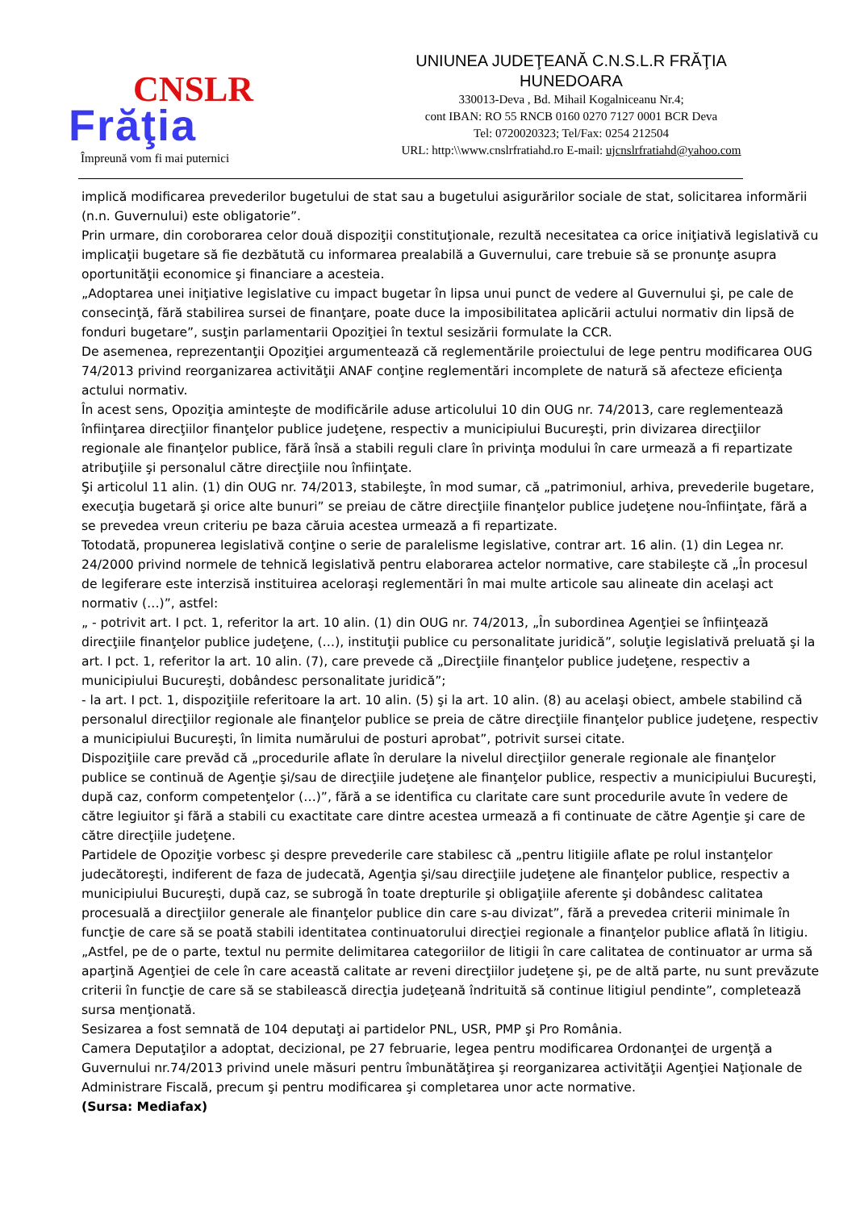CNSLR
Frăţia
Împreună vom fi mai puternici
UNIUNEA JUDEŢEANĂ C.N.S.L.R FRĂŢIA
HUNEDOARA
330013-Deva , Bd. Mihail Kogalniceanu Nr.4;
cont IBAN: RO 55 RNCB 0160 0270 7127 0001 BCR Deva
Tel: 0720020323; Tel/Fax: 0254 212504
URL: http:\\www.cnslrfratiahd.ro E-mail: ujcnslrfratiahd@yahoo.com
implică modificarea prevederilor bugetului de stat sau a bugetului asigurărilor sociale de stat, solicitarea informării (n.n. Guvernului) este obligatorie”.
Prin urmare, din coroborarea celor două dispoziţii constituţionale, rezultă necesitatea ca orice iniţiativă legislativă cu implicaţii bugetare să fie dezbătută cu informarea prealabilă a Guvernului, care trebuie să se pronunţe asupra oportunităţii economice şi financiare a acesteia.
„Adoptarea unei iniţiative legislative cu impact bugetar în lipsa unui punct de vedere al Guvernului şi, pe cale de consecinţă, fără stabilirea sursei de finanţare, poate duce la imposibilitatea aplicării actului normativ din lipsă de fonduri bugetare”, susţin parlamentarii Opoziţiei în textul sesizării formulate la CCR.
De asemenea, reprezentanţii Opoziţiei argumentează că reglementările proiectului de lege pentru modificarea OUG 74/2013 privind reorganizarea activităţii ANAF conţine reglementări incomplete de natură să afecteze eficienţa actului normativ.
În acest sens, Opoziţia aminteşte de modificările aduse articolului 10 din OUG nr. 74/2013, care reglementează înfiinţarea direcţiilor finanţelor publice judeţene, respectiv a municipiului Bucureşti, prin divizarea direcţiilor regionale ale finanţelor publice, fără însă a stabili reguli clare în privinţa modului în care urmează a fi repartizate atribuţiile şi personalul către direcţiile nou înfiinţate.
Şi articolul 11 alin. (1) din OUG nr. 74/2013, stabileşte, în mod sumar, că „patrimoniul, arhiva, prevederile bugetare, execuţia bugetară şi orice alte bunuri” se preiau de către direcţiile finanţelor publice judeţene nou-înfiinţate, fără a se prevedea vreun criteriu pe baza căruia acestea urmează a fi repartizate.
Totodată, propunerea legislativă conţine o serie de paralelisme legislative, contrar art. 16 alin. (1) din Legea nr. 24/2000 privind normele de tehnică legislativă pentru elaborarea actelor normative, care stabileşte că „În procesul de legiferare este interzisă instituirea aceloraşi reglementări în mai multe articole sau alineate din acelaşi act normativ (…)”, astfel:
„ - potrivit art. I pct. 1, referitor la art. 10 alin. (1) din OUG nr. 74/2013, „În subordinea Agenţiei se înfiinţează direcţiile finanţelor publice judeţene, (…), instituţii publice cu personalitate juridică”, soluţie legislativă preluată şi la art. I pct. 1, referitor la art. 10 alin. (7), care prevede că „Direcţiile finanţelor publice judeţene, respectiv a municipiului Bucureşti, dobândesc personalitate juridică”;
- la art. I pct. 1, dispoziţiile referitoare la art. 10 alin. (5) şi la art. 10 alin. (8) au acelaşi obiect, ambele stabilind că personalul direcţiilor regionale ale finanţelor publice se preia de către direcţiile finanţelor publice judeţene, respectiv a municipiului Bucureşti, în limita numărului de posturi aprobat”, potrivit sursei citate.
Dispoziţiile care prevăd că „procedurile aflate în derulare la nivelul direcţiilor generale regionale ale finanţelor publice se continuă de Agenţie şi/sau de direcţiile judeţene ale finanţelor publice, respectiv a municipiului Bucureşti, după caz, conform competenţelor (…)”, fără a se identifica cu claritate care sunt procedurile avute în vedere de către legiuitor şi fără a stabili cu exactitate care dintre acestea urmează a fi continuate de către Agenţie şi care de către direcţiile judeţene.
Partidele de Opoziţie vorbesc şi despre prevederile care stabilesc că „pentru litigiile aflate pe rolul instanţelor judecătoreşti, indiferent de faza de judecată, Agenţia şi/sau direcţiile judeţene ale finanţelor publice, respectiv a municipiului Bucureşti, după caz, se subrogă în toate drepturile şi obligaţiile aferente şi dobândesc calitatea procesuală a direcţiilor generale ale finanţelor publice din care s-au divizat”, fără a prevedea criterii minimale în funcţie de care să se poată stabili identitatea continuatorului direcţiei regionale a finanţelor publice aflată în litigiu.
„Astfel, pe de o parte, textul nu permite delimitarea categoriilor de litigii în care calitatea de continuator ar urma să aparţină Agenţiei de cele în care această calitate ar reveni direcţiilor judeţene şi, pe de altă parte, nu sunt prevăzute criterii în funcţie de care să se stabilească direcţia judeţeană îndrituită să continue litigiul pendinte”, completează sursa menţionată.
Sesizarea a fost semnată de 104 deputaţi ai partidelor PNL, USR, PMP şi Pro România.
Camera Deputaţilor a adoptat, decizional, pe 27 februarie, legea pentru modificarea Ordonanţei de urgenţă a Guvernului nr.74/2013 privind unele măsuri pentru îmbunătăţirea şi reorganizarea activităţii Agenţiei Naţionale de Administrare Fiscală, precum şi pentru modificarea şi completarea unor acte normative.
(Sursa: Mediafax)